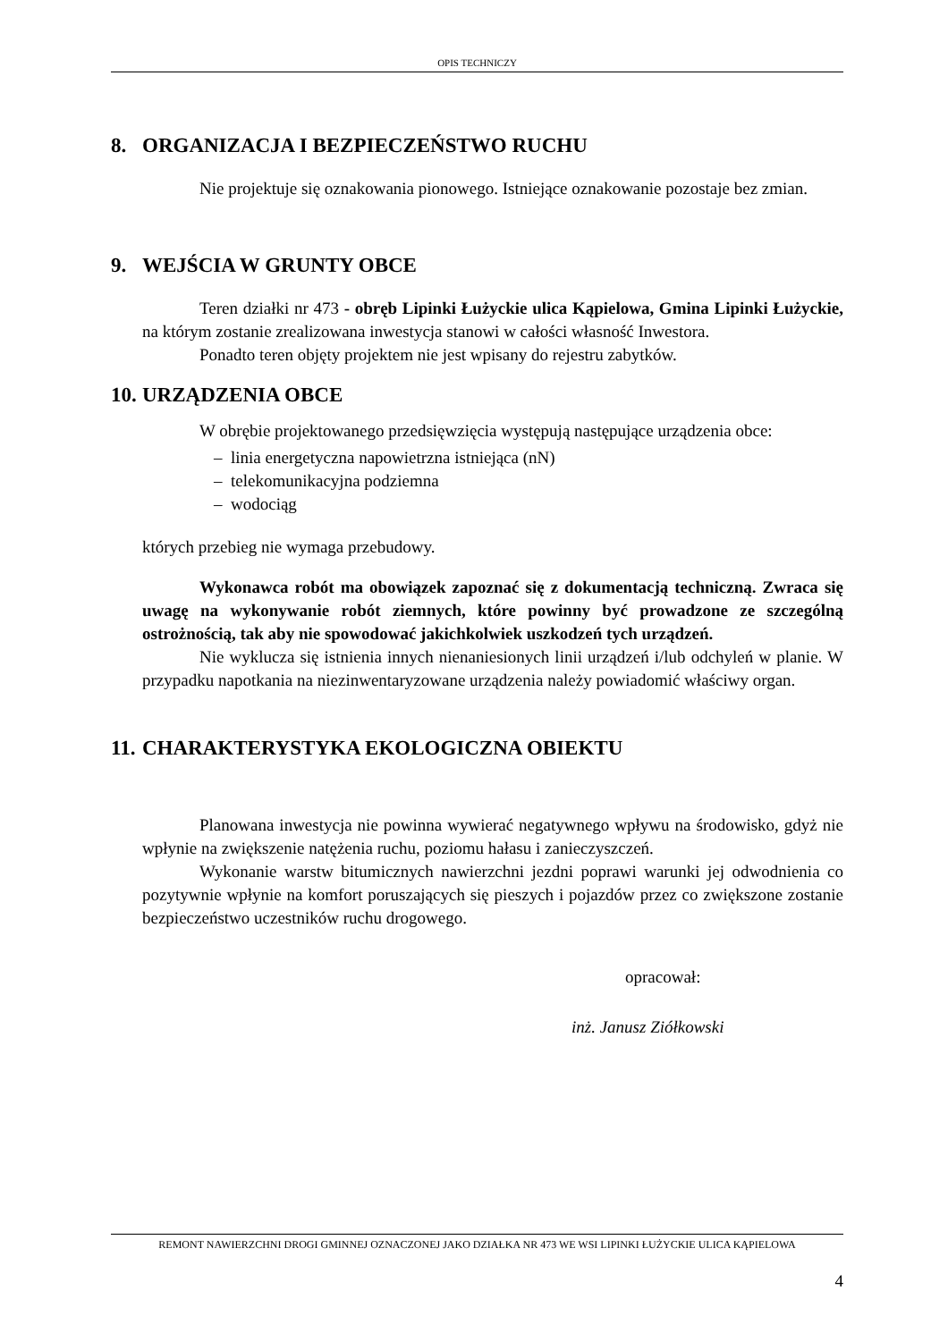OPIS TECHNICZY
8. ORGANIZACJA I BEZPIECZEŃSTWO RUCHU
Nie projektuje się oznakowania pionowego. Istniejące oznakowanie pozostaje bez zmian.
9. WEJŚCIA W GRUNTY OBCE
Teren działki nr 473 - obręb Lipinki Łużyckie ulica Kąpielowa, Gmina Lipinki Łużyckie, na którym zostanie zrealizowana inwestycja stanowi w całości własność Inwestora.
Ponadto teren objęty projektem nie jest wpisany do rejestru zabytków.
10. URZĄDZENIA OBCE
W obrębie projektowanego przedsięwzięcia występują następujące urządzenia obce:
– linia energetyczna napowietrzna istniejąca (nN)
– telekomunikacyjna podziemna
– wodociąg
których przebieg nie wymaga przebudowy.
Wykonawca robót ma obowiązek zapoznać się z dokumentacją techniczną. Zwraca się uwagę na wykonywanie robót ziemnych, które powinny być prowadzone ze szczególną ostrożnością, tak aby nie spowodować jakichkolwiek uszkodzeń tych urządzeń.
Nie wyklucza się istnienia innych nienaniesionych linii urządzeń i/lub odchyleń w planie. W przypadku napotkania na niezinwentaryzowane urządzenia należy powiadomić właściwy organ.
11. CHARAKTERYSTYKA EKOLOGICZNA OBIEKTU
Planowana inwestycja nie powinna wywierać negatywnego wpływu na środowisko, gdyż nie wpłynie na zwiększenie natężenia ruchu, poziomu hałasu i zanieczyszczeń.
Wykonanie warstw bitumicznych nawierzchni jezdni poprawi warunki jej odwodnienia co pozytywnie wpłynie na komfort poruszających się pieszych i pojazdów przez co zwiększone zostanie bezpieczeństwo uczestników ruchu drogowego.
opracował:
inż. Janusz Ziółkowski
REMONT NAWIERZCHNI DROGI GMINNEJ OZNACZONEJ JAKO DZIAŁKA NR 473 WE WSI LIPINKI ŁUŻYCKIE ULICA KĄPIELOWA
4